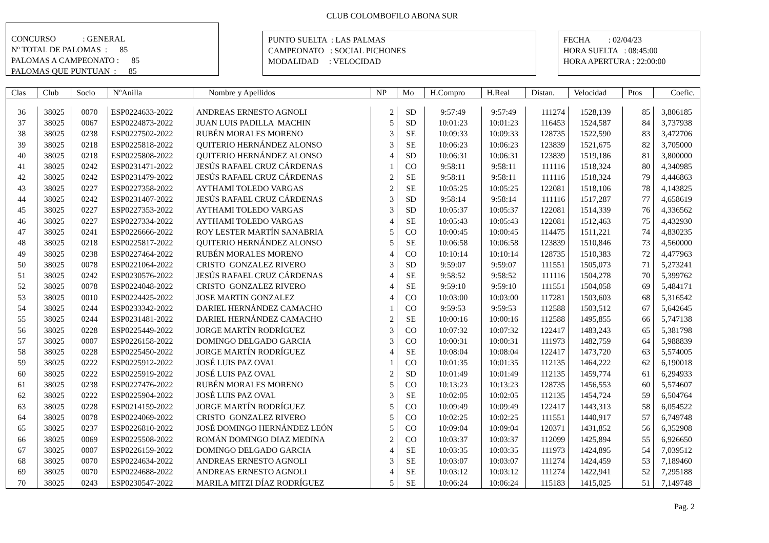CLUB COLOMBOFILO ABONA SUR
CONCURSO : GENERAL
Nº TOTAL DE PALOMAS : 85
PALOMAS A CAMPEONATO : 85
PALOMAS QUE PUNTUAN : 85
PUNTO SUELTA : LAS PALMAS
CAMPEONATO : SOCIAL PICHONES
MODALIDAD : VELOCIDAD
FECHA : 02/04/23
HORA SUELTA : 08:45:00
HORA APERTURA : 22:00:00
| Clas | Club | Socio | NºAnilla | Nombre y Apellidos | NP | Mo | H.Compro | H.Real | Distan. | Velocidad | Ptos | Coefic. |
| --- | --- | --- | --- | --- | --- | --- | --- | --- | --- | --- | --- | --- |
| 36 | 38025 | 0070 | ESP0224633-2022 | ANDREAS ERNESTO AGNOLI | 2 | SD | 9:57:49 | 9:57:49 | 111274 | 1528,139 | 85 | 3,806185 |
| 37 | 38025 | 0067 | ESP0224873-2022 | JUAN LUIS PADILLA MACHIN | 5 | SD | 10:01:23 | 10:01:23 | 116453 | 1524,587 | 84 | 3,737938 |
| 38 | 38025 | 0238 | ESP0227502-2022 | RUBÉN MORALES MORENO | 3 | SE | 10:09:33 | 10:09:33 | 128735 | 1522,590 | 83 | 3,472706 |
| 39 | 38025 | 0218 | ESP0225818-2022 | QUITERIO HERNÁNDEZ ALONSO | 3 | SE | 10:06:23 | 10:06:23 | 123839 | 1521,675 | 82 | 3,705000 |
| 40 | 38025 | 0218 | ESP0225808-2022 | QUITERIO HERNÁNDEZ ALONSO | 4 | SD | 10:06:31 | 10:06:31 | 123839 | 1519,186 | 81 | 3,800000 |
| 41 | 38025 | 0242 | ESP0231471-2022 | JESÚS RAFAEL CRUZ CÁRDENAS | 1 | CO | 9:58:11 | 9:58:11 | 111116 | 1518,324 | 80 | 4,340985 |
| 42 | 38025 | 0242 | ESP0231479-2022 | JESÚS RAFAEL CRUZ CÁRDENAS | 2 | SE | 9:58:11 | 9:58:11 | 111116 | 1518,324 | 79 | 4,446863 |
| 43 | 38025 | 0227 | ESP0227358-2022 | AYTHAMI TOLEDO VARGAS | 2 | SE | 10:05:25 | 10:05:25 | 122081 | 1518,106 | 78 | 4,143825 |
| 44 | 38025 | 0242 | ESP0231407-2022 | JESÚS RAFAEL CRUZ CÁRDENAS | 3 | SD | 9:58:14 | 9:58:14 | 111116 | 1517,287 | 77 | 4,658619 |
| 45 | 38025 | 0227 | ESP0227353-2022 | AYTHAMI TOLEDO VARGAS | 3 | SD | 10:05:37 | 10:05:37 | 122081 | 1514,339 | 76 | 4,336562 |
| 46 | 38025 | 0227 | ESP0227334-2022 | AYTHAMI TOLEDO VARGAS | 4 | SE | 10:05:43 | 10:05:43 | 122081 | 1512,463 | 75 | 4,432930 |
| 47 | 38025 | 0241 | ESP0226666-2022 | ROY LESTER MARTÍN SANABRIA | 5 | CO | 10:00:45 | 10:00:45 | 114475 | 1511,221 | 74 | 4,830235 |
| 48 | 38025 | 0218 | ESP0225817-2022 | QUITERIO HERNÁNDEZ ALONSO | 5 | SE | 10:06:58 | 10:06:58 | 123839 | 1510,846 | 73 | 4,560000 |
| 49 | 38025 | 0238 | ESP0227464-2022 | RUBÉN MORALES MORENO | 4 | CO | 10:10:14 | 10:10:14 | 128735 | 1510,383 | 72 | 4,477963 |
| 50 | 38025 | 0078 | ESP0221064-2022 | CRISTO GONZALEZ RIVERO | 3 | SD | 9:59:07 | 9:59:07 | 111551 | 1505,073 | 71 | 5,273241 |
| 51 | 38025 | 0242 | ESP0230576-2022 | JESÚS RAFAEL CRUZ CÁRDENAS | 4 | SE | 9:58:52 | 9:58:52 | 111116 | 1504,278 | 70 | 5,399762 |
| 52 | 38025 | 0078 | ESP0224048-2022 | CRISTO GONZALEZ RIVERO | 4 | SE | 9:59:10 | 9:59:10 | 111551 | 1504,058 | 69 | 5,484171 |
| 53 | 38025 | 0010 | ESP0224425-2022 | JOSE MARTIN GONZALEZ | 4 | CO | 10:03:00 | 10:03:00 | 117281 | 1503,603 | 68 | 5,316542 |
| 54 | 38025 | 0244 | ESP0233342-2022 | DARIEL HERNÁNDEZ CAMACHO | 1 | CO | 9:59:53 | 9:59:53 | 112588 | 1503,512 | 67 | 5,642645 |
| 55 | 38025 | 0244 | ESP0231481-2022 | DARIEL HERNÁNDEZ CAMACHO | 2 | SE | 10:00:16 | 10:00:16 | 112588 | 1495,855 | 66 | 5,747138 |
| 56 | 38025 | 0228 | ESP0225449-2022 | JORGE MARTÍN RODRÍGUEZ | 3 | CO | 10:07:32 | 10:07:32 | 122417 | 1483,243 | 65 | 5,381798 |
| 57 | 38025 | 0007 | ESP0226158-2022 | DOMINGO DELGADO GARCIA | 3 | CO | 10:00:31 | 10:00:31 | 111973 | 1482,759 | 64 | 5,988839 |
| 58 | 38025 | 0228 | ESP0225450-2022 | JORGE MARTÍN RODRÍGUEZ | 4 | SE | 10:08:04 | 10:08:04 | 122417 | 1473,720 | 63 | 5,574005 |
| 59 | 38025 | 0222 | ESP0225912-2022 | JOSÉ LUIS PAZ OVAL | 1 | CO | 10:01:35 | 10:01:35 | 112135 | 1464,222 | 62 | 6,190018 |
| 60 | 38025 | 0222 | ESP0225919-2022 | JOSÉ LUIS PAZ OVAL | 2 | SD | 10:01:49 | 10:01:49 | 112135 | 1459,774 | 61 | 6,294933 |
| 61 | 38025 | 0238 | ESP0227476-2022 | RUBÉN MORALES MORENO | 5 | CO | 10:13:23 | 10:13:23 | 128735 | 1456,553 | 60 | 5,574607 |
| 62 | 38025 | 0222 | ESP0225904-2022 | JOSÉ LUIS PAZ OVAL | 3 | SE | 10:02:05 | 10:02:05 | 112135 | 1454,724 | 59 | 6,504764 |
| 63 | 38025 | 0228 | ESP0214159-2022 | JORGE MARTÍN RODRÍGUEZ | 5 | CO | 10:09:49 | 10:09:49 | 122417 | 1443,313 | 58 | 6,054522 |
| 64 | 38025 | 0078 | ESP0224069-2022 | CRISTO GONZALEZ RIVERO | 5 | CO | 10:02:25 | 10:02:25 | 111551 | 1440,917 | 57 | 6,749748 |
| 65 | 38025 | 0237 | ESP0226810-2022 | JOSÉ DOMINGO HERNÁNDEZ LEÓN | 5 | CO | 10:09:04 | 10:09:04 | 120371 | 1431,852 | 56 | 6,352908 |
| 66 | 38025 | 0069 | ESP0225508-2022 | ROMÁN DOMINGO DIAZ MEDINA | 2 | CO | 10:03:37 | 10:03:37 | 112099 | 1425,894 | 55 | 6,926650 |
| 67 | 38025 | 0007 | ESP0226159-2022 | DOMINGO DELGADO GARCIA | 4 | SE | 10:03:35 | 10:03:35 | 111973 | 1424,895 | 54 | 7,039512 |
| 68 | 38025 | 0070 | ESP0224634-2022 | ANDREAS ERNESTO AGNOLI | 3 | SE | 10:03:07 | 10:03:07 | 111274 | 1424,459 | 53 | 7,189460 |
| 69 | 38025 | 0070 | ESP0224688-2022 | ANDREAS ERNESTO AGNOLI | 4 | SE | 10:03:12 | 10:03:12 | 111274 | 1422,941 | 52 | 7,295188 |
| 70 | 38025 | 0243 | ESP0230547-2022 | MARILA MITZI DÍAZ RODRÍGUEZ | 5 | SE | 10:06:24 | 10:06:24 | 115183 | 1415,025 | 51 | 7,149748 |
Pag. 2